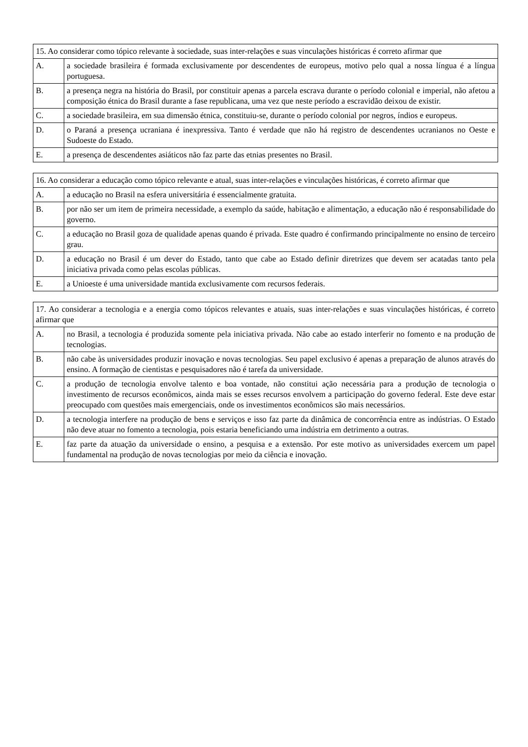| 15. Ao considerar como tópico relevante à sociedade, suas inter-relações e suas vinculações históricas é correto afirmar que | |
| A. | a sociedade brasileira é formada exclusivamente por descendentes de europeus, motivo pelo qual a nossa língua é a língua portuguesa. |
| B. | a presença negra na história do Brasil, por constituir apenas a parcela escrava durante o período colonial e imperial, não afetou a composição étnica do Brasil durante a fase republicana, uma vez que neste período a escravidão deixou de existir. |
| C. | a sociedade brasileira, em sua dimensão étnica, constituiu-se, durante o período colonial por negros, índios e europeus. |
| D. | o Paraná a presença ucraniana é inexpressiva. Tanto é verdade que não há registro de descendentes ucranianos no Oeste e Sudoeste do Estado. |
| E. | a presença de descendentes asiáticos não faz parte das etnias presentes no Brasil. |
| 16. Ao considerar a educação como tópico relevante e atual, suas inter-relações e vinculações históricas, é correto afirmar que | |
| A. | a educação no Brasil na esfera universitária é essencialmente gratuita. |
| B. | por não ser um item de primeira necessidade, a exemplo da saúde, habitação e alimentação, a educação não é responsabilidade do governo. |
| C. | a educação no Brasil goza de qualidade apenas quando é privada. Este quadro é confirmando principalmente no ensino de terceiro grau. |
| D. | a educação no Brasil é um dever do Estado, tanto que cabe ao Estado definir diretrizes que devem ser acatadas tanto pela iniciativa privada como pelas escolas públicas. |
| E. | a Unioeste é uma universidade mantida exclusivamente com recursos federais. |
| 17. Ao considerar a tecnologia e a energia como tópicos relevantes e atuais, suas inter-relações e suas vinculações históricas, é correto afirmar que | |
| A. | no Brasil, a tecnologia é produzida somente pela iniciativa privada. Não cabe ao estado interferir no fomento e na produção de tecnologias. |
| B. | não cabe às universidades produzir inovação e novas tecnologias. Seu papel exclusivo é apenas a preparação de alunos através do ensino. A formação de cientistas e pesquisadores não é tarefa da universidade. |
| C. | a produção de tecnologia envolve talento e boa vontade, não constitui ação necessária para a produção de tecnologia o investimento de recursos econômicos, ainda mais se esses recursos envolvem a participação do governo federal. Este deve estar preocupado com questões mais emergenciais, onde os investimentos econômicos são mais necessários. |
| D. | a tecnologia interfere na produção de bens e serviços e isso faz parte da dinâmica de concorrência entre as indústrias. O Estado não deve atuar no fomento a tecnologia, pois estaria beneficiando uma indústria em detrimento a outras. |
| E. | faz parte da atuação da universidade o ensino, a pesquisa e a extensão. Por este motivo as universidades exercem um papel fundamental na produção de novas tecnologias por meio da ciência e inovação. |